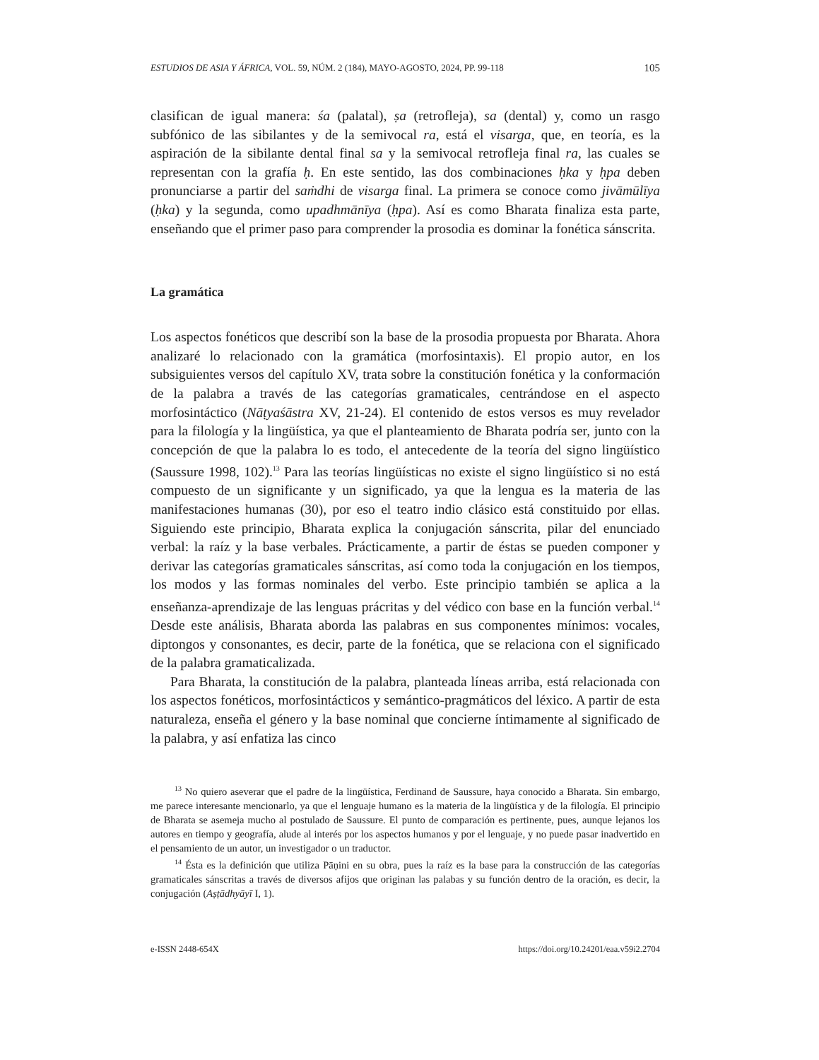ESTUDIOS DE ASIA Y ÁFRICA, VOL. 59, NÚM. 2 (184), MAYO-AGOSTO, 2024, PP. 99-118 105
clasifican de igual manera: śa (palatal), ṣa (retrofleja), sa (dental) y, como un rasgo subfónico de las sibilantes y de la semivocal ra, está el visarga, que, en teoría, es la aspiración de la sibilante dental final sa y la semivocal retrofleja final ra, las cuales se representan con la grafía ḥ. En este sentido, las dos combinaciones ḥka y ḥpa deben pronunciarse a partir del saṁdhi de visarga final. La primera se conoce como jivāmūlīya (ḥka) y la segunda, como upadhmānīya (ḥpa). Así es como Bharata finaliza esta parte, enseñando que el primer paso para comprender la prosodia es dominar la fonética sánscrita.
La gramática
Los aspectos fonéticos que describí son la base de la prosodia propuesta por Bharata. Ahora analizaré lo relacionado con la gramática (morfosintaxis). El propio autor, en los subsiguientes versos del capítulo XV, trata sobre la constitución fonética y la conformación de la palabra a través de las categorías gramaticales, centrándose en el aspecto morfosintáctico (Nāṭyaśāstra XV, 21-24). El contenido de estos versos es muy revelador para la filología y la lingüística, ya que el planteamiento de Bharata podría ser, junto con la concepción de que la palabra lo es todo, el antecedente de la teoría del signo lingüístico (Saussure 1998, 102).<sup>13</sup> Para las teorías lingüísticas no existe el signo lingüístico si no está compuesto de un significante y un significado, ya que la lengua es la materia de las manifestaciones humanas (30), por eso el teatro indio clásico está constituido por ellas. Siguiendo este principio, Bharata explica la conjugación sánscrita, pilar del enunciado verbal: la raíz y la base verbales. Prácticamente, a partir de éstas se pueden componer y derivar las categorías gramaticales sánscritas, así como toda la conjugación en los tiempos, los modos y las formas nominales del verbo. Este principio también se aplica a la enseñanza-aprendizaje de las lenguas prácritas y del védico con base en la función verbal.<sup>14</sup> Desde este análisis, Bharata aborda las palabras en sus componentes mínimos: vocales, diptongos y consonantes, es decir, parte de la fonética, que se relaciona con el significado de la palabra gramaticalizada.
Para Bharata, la constitución de la palabra, planteada líneas arriba, está relacionada con los aspectos fonéticos, morfosintácticos y semántico-pragmáticos del léxico. A partir de esta naturaleza, enseña el género y la base nominal que concierne íntimamente al significado de la palabra, y así enfatiza las cinco
<sup>13</sup> No quiero aseverar que el padre de la lingüística, Ferdinand de Saussure, haya conocido a Bharata. Sin embargo, me parece interesante mencionarlo, ya que el lenguaje humano es la materia de la lingüística y de la filología. El principio de Bharata se asemeja mucho al postulado de Saussure. El punto de comparación es pertinente, pues, aunque lejanos los autores en tiempo y geografía, alude al interés por los aspectos humanos y por el lenguaje, y no puede pasar inadvertido en el pensamiento de un autor, un investigador o un traductor.
<sup>14</sup> Ésta es la definición que utiliza Pāṇini en su obra, pues la raíz es la base para la construcción de las categorías gramaticales sánscritas a través de diversos afijos que originan las palabas y su función dentro de la oración, es decir, la conjugación (Aṣṭādhyāyī I, 1).
e-ISSN 2448-654X https://doi.org/10.24201/eaa.v59i2.2704